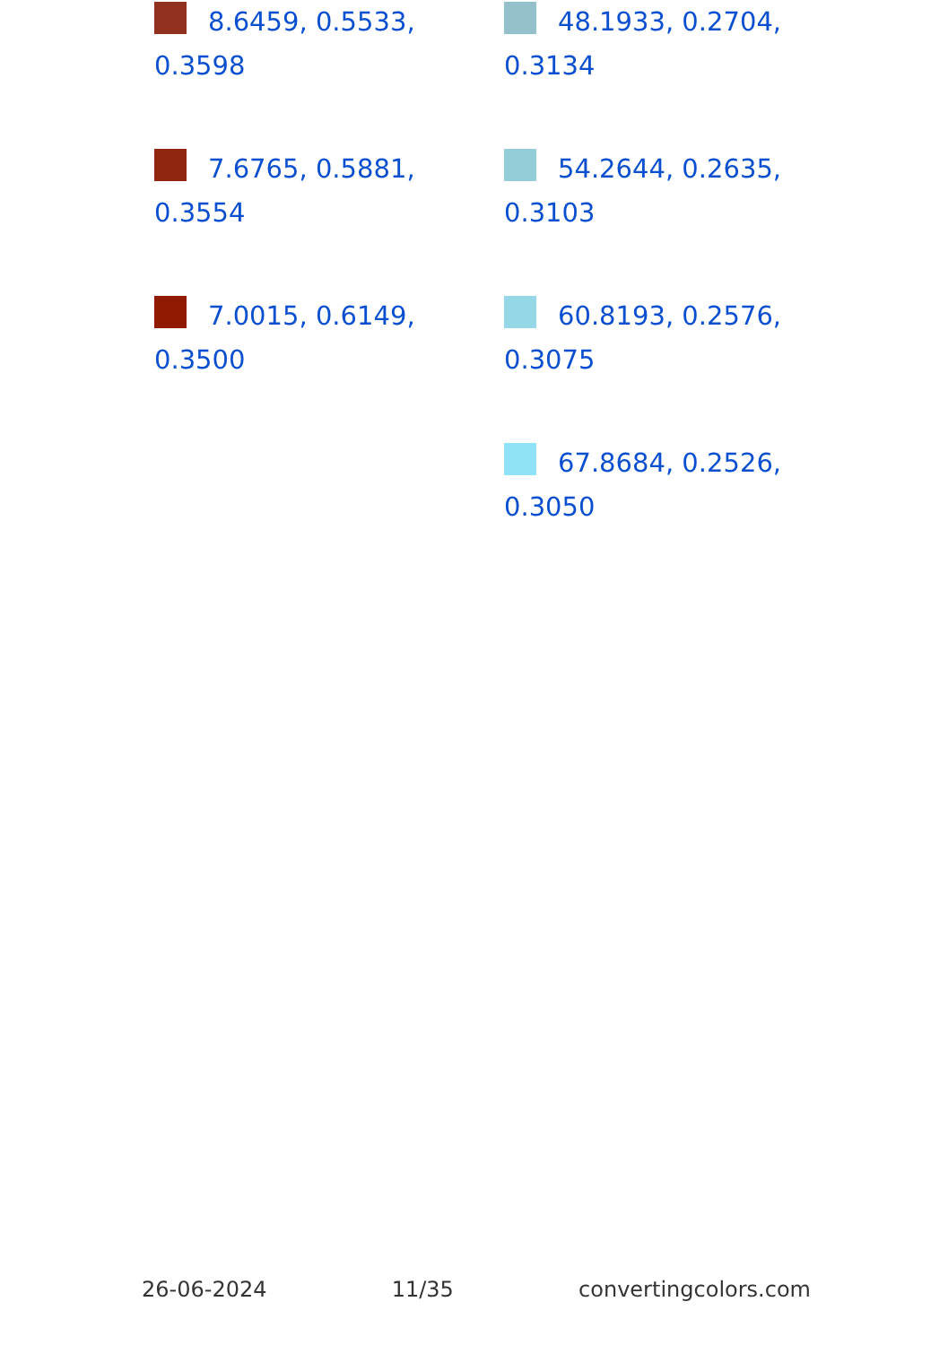8.6459, 0.5533, 0.3598
48.1933, 0.2704, 0.3134
7.6765, 0.5881, 0.3554
54.2644, 0.2635, 0.3103
7.0015, 0.6149, 0.3500
60.8193, 0.2576, 0.3075
67.8684, 0.2526, 0.3050
26-06-2024 11/35 convertingcolors.com